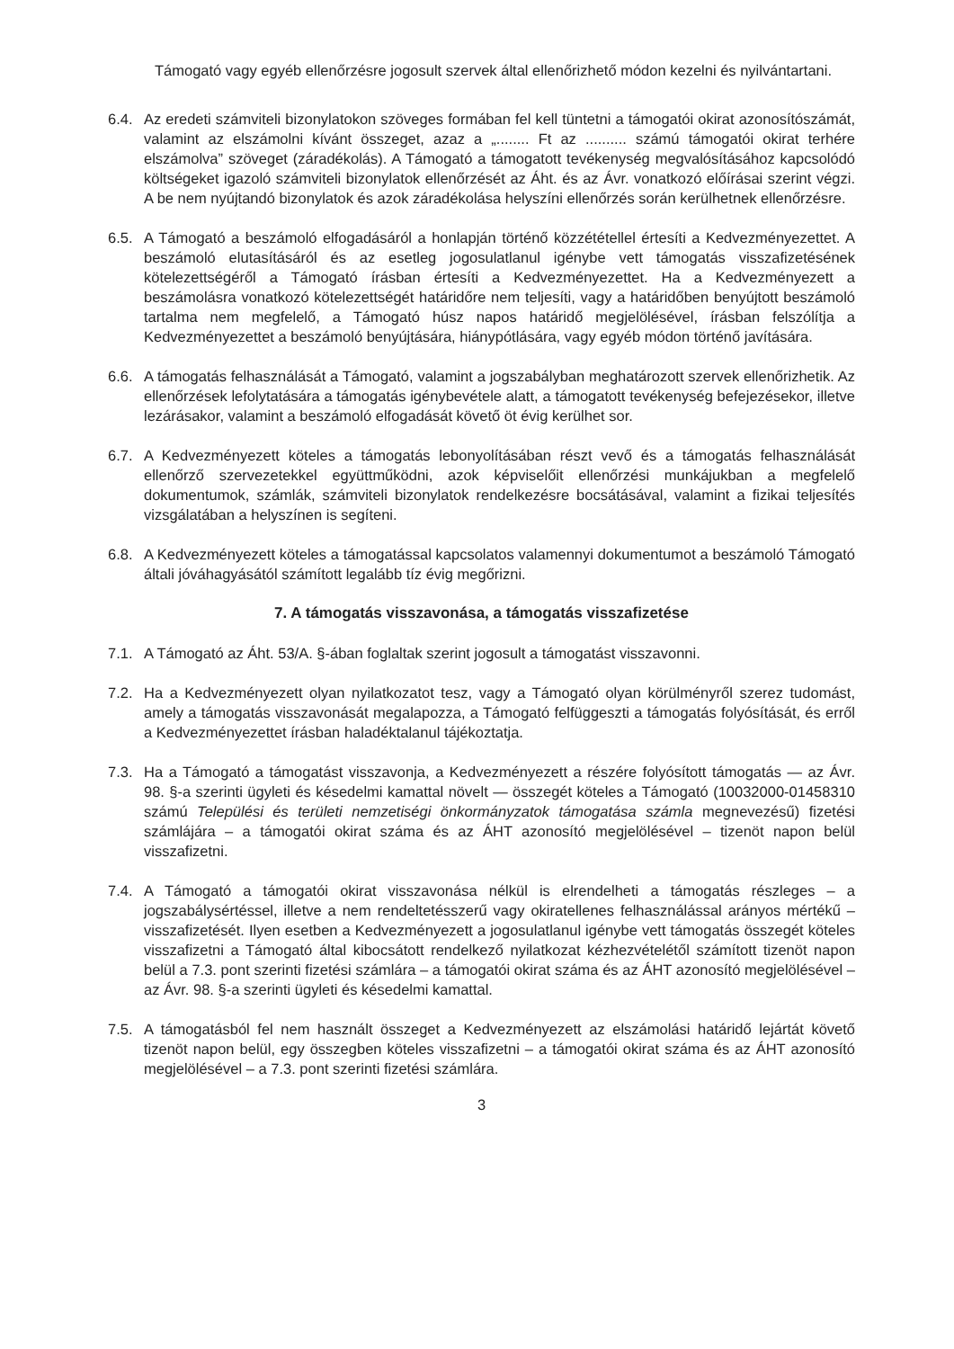Támogató vagy egyéb ellenőrzésre jogosult szervek által ellenőrizhető módon kezelni és nyilvántartani.
6.4. Az eredeti számviteli bizonylatokon szöveges formában fel kell tüntetni a támogatói okirat azonosítószámát, valamint az elszámolni kívánt összeget, azaz a „........ Ft az .......... számú támogatói okirat terhére elszámolva” szöveget (záradékolás). A Támogató a támogatott tevékenység megvalósításához kapcsolódó költségeket igazoló számviteli bizonylatok ellenőrzését az Áht. és az Ávr. vonatkozó előírásai szerint végzi. A be nem nyújtandó bizonylatok és azok záradékolása helyszíni ellenőrzés során kerülhetnek ellenőrzésre.
6.5. A Támogató a beszámoló elfogadásáról a honlapján történő közzététellel értesíti a Kedvezményezettet. A beszámoló elutasításáról és az esetleg jogosulatlanul igénybe vett támogatás visszafizetésének kötelezettségéről a Támogató írásban értesíti a Kedvezményezettet. Ha a Kedvezményezett a beszámolásra vonatkozó kötelezettségét határidőre nem teljesíti, vagy a határidőben benyújtott beszámoló tartalma nem megfelelő, a Támogató húsz napos határidő megjelölésével, írásban felszólítja a Kedvezményezettet a beszámoló benyújtására, hiánypótlására, vagy egyéb módon történő javítására.
6.6. A támogatás felhasználását a Támogató, valamint a jogszabályban meghatározott szervek ellenőrizhetik. Az ellenőrzések lefolytatására a támogatás igénybevétele alatt, a támogatott tevékenység befejezésekor, illetve lezárásakor, valamint a beszámoló elfogadását követő öt évig kerülhet sor.
6.7. A Kedvezményezett köteles a támogatás lebonyolításában részt vevő és a támogatás felhasználását ellenőrző szervezetekkel együttműködni, azok képviselőit ellenőrzési munkájukban a megfelelő dokumentumok, számlák, számviteli bizonylatok rendelkezésre bocsátásával, valamint a fizikai teljesítés vizsgálatában a helyszínen is segíteni.
6.8. A Kedvezményezett köteles a támogatással kapcsolatos valamennyi dokumentumot a beszámoló Támogató általi jóváhagyásától számított legalább tíz évig megőrizni.
7. A támogatás visszavonása, a támogatás visszafizetése
7.1. A Támogató az Áht. 53/A. §-ában foglaltak szerint jogosult a támogatást visszavonni.
7.2. Ha a Kedvezményezett olyan nyilatkozatot tesz, vagy a Támogató olyan körülményről szerez tudomást, amely a támogatás visszavonását megalapozza, a Támogató felfüggeszti a támogatás folyósítását, és erről a Kedvezményezettet írásban haladéktalanul tájékoztatja.
7.3. Ha a Támogató a támogatást visszavonja, a Kedvezményezett a részére folyósított támogatás — az Ávr. 98. §-a szerinti ügyleti és késedelmi kamattal növelt — összegét köteles a Támogató (10032000-01458310 számú Települési és területi nemzetiségi önkormányzatok támogatása számla megnevezésű) fizetési számlájára – a támogatói okirat száma és az ÁHT azonosító megjelölésével – tizenöt napon belül visszafizetni.
7.4. A Támogató a támogatói okirat visszavonása nélkül is elrendelheti a támogatás részleges – a jogszabálysértéssel, illetve a nem rendeltetésszerű vagy okiratellenes felhasználással arányos mértékű – visszafizetését. Ilyen esetben a Kedvezményezett a jogosulatlanul igénybe vett támogatás összegét köteles visszafizetni a Támogató által kibocsátott rendelkező nyilatkozat kézhezvételétől számított tizenöt napon belül a 7.3. pont szerinti fizetési számlára – a támogatói okirat száma és az ÁHT azonosító megjelölésével – az Ávr. 98. §-a szerinti ügyleti és késedelmi kamattal.
7.5. A támogatásból fel nem használt összeget a Kedvezményezett az elszámolási határidő lejártát követő tizenöt napon belül, egy összegben köteles visszafizetni – a támogatói okirat száma és az ÁHT azonosító megjelölésével – a 7.3. pont szerinti fizetési számlára.
3